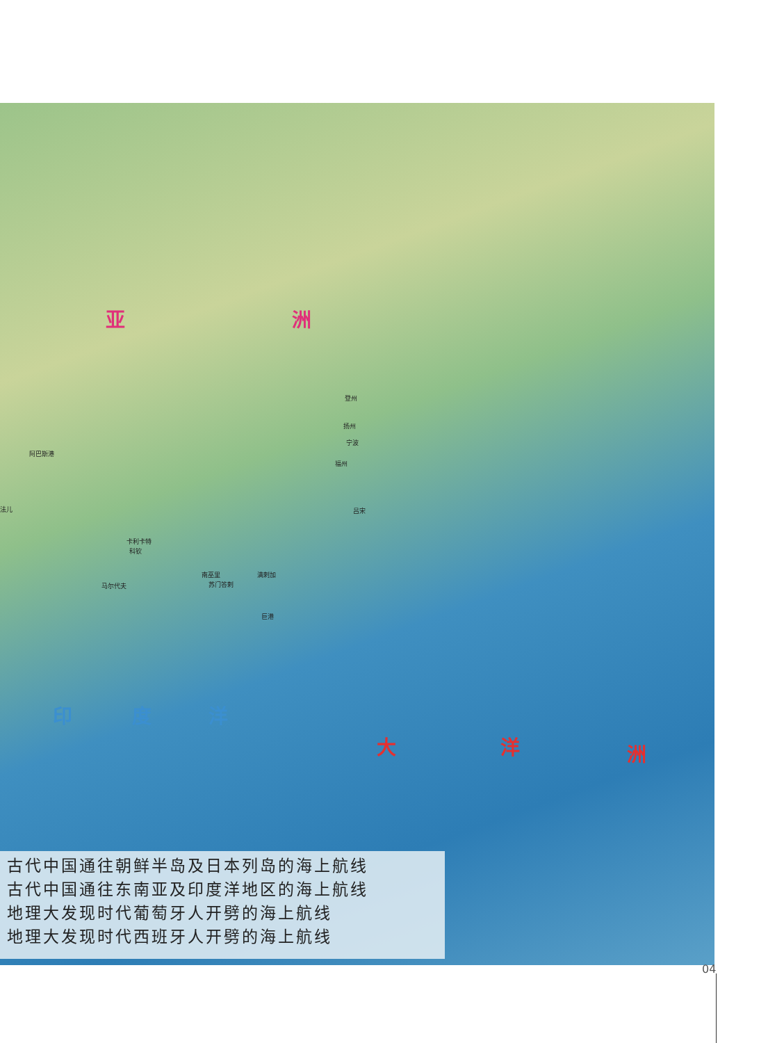亚 洲
印 度 洋
大 洋 洲
登州
扬州
宁波
福州
阿巴斯港
法儿
卡利卡特
科钦
马尔代夫
南巫里
苏门答剌
满剌加
巨港
吕宋
古代中国通往朝鲜半岛及日本列岛的海上航线
古代中国通往东南亚及印度洋地区的海上航线
地理大发现时代葡萄牙人开劈的海上航线
地理大发现时代西班牙人开劈的海上航线
04